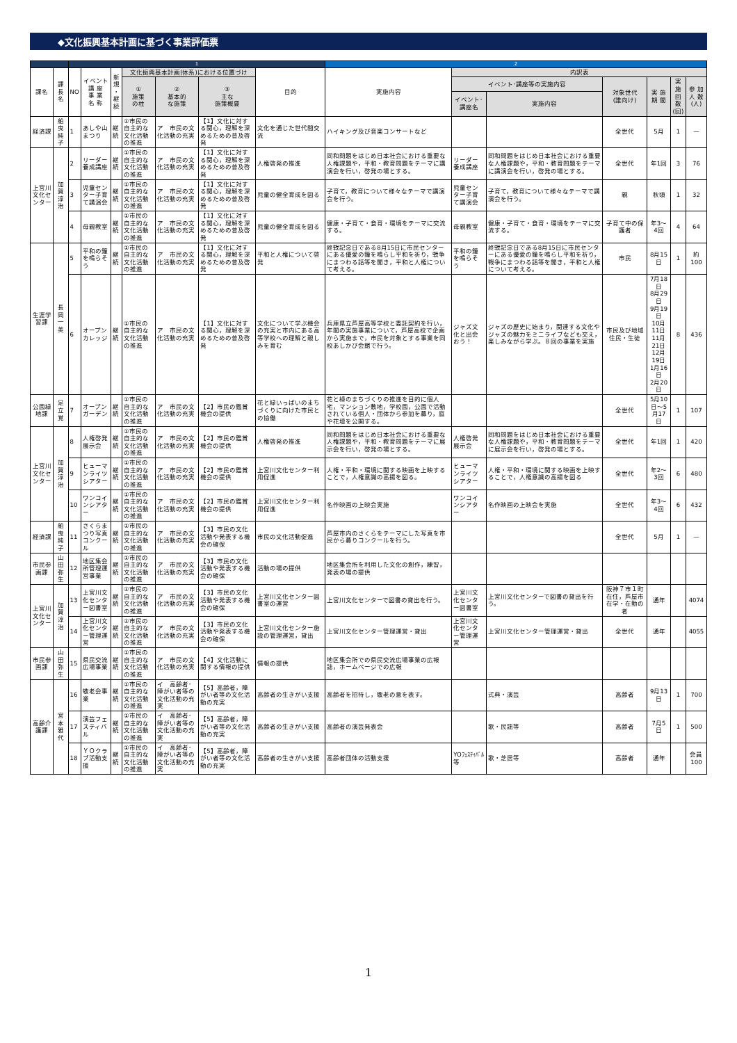◆文化振興基本計画に基づく事業評価票
| | | 1 | | | | | | | 2 | | | | | | |
| 課名 | 課長名 | NO | イベント 講 座 事 業 名 称 | 新規 ・ 継続 | 文化振興基本計画(体系)における位置づけ | | | 目的 | 実施内容 | 内訳表 | | | | | |
| | | | | | ① 施策 の柱 | ② 基本的 な施策 | ③ 主な 施策概要 | | | イベント･講座等の実施内容 | | 対象世代 (誰向け) | 実 施 期 間 | 実 施 回 数 (回) | 参 加 人 数 (人) |
| | | | | | | | | | | イベント･講座名 | 実施内容 | | | | |
| 経済課 | 船曳純子 | 1 | あしや山まつり | 継続 | ①市民の自主的な文化活動の推進 | ア 市民の文化活動の充実 | 【1】文化に対する関心，理解を深めるための普及啓発 | 文化を通じた世代間交流 | ハイキング及び音楽コンサートなど | | | 全世代 | 5月 | 1 | — |
| 上宮川文化センター | 加賀淳治 | 2 | リーダー養成講座 | 継続 | ①市民の自主的な文化活動の推進 | ア 市民の文化活動の充実 | 【1】文化に対する関心，理解を深めるための普及啓発 | 人権啓発の推進 | 同和問題をはじめ日本社会における重要な人権課題や，平和・教育問題をテーマに講演会を行い，啓発の場とする。 | リーダー養成講座 | 同和問題をはじめ日本社会における重要な人権課題や，平和・教育問題をテーマに講演会を行い，啓発の場とする。 | 全世代 | 年1回 | 3 | 76 |
| | | 3 | 児童センター子育て講演会 | 継続 | ①市民の自主的な文化活動の推進 | ア 市民の文化活動の充実 | 【1】文化に対する関心，理解を深めるための普及啓発 | 児童の健全育成を図る | 子育て，教育について様々なテーマで講演会を行う。 | 児童センター子育て講演会 | 子育て，教育について様々なテーマで講演会を行う。 | 親 | 秋頃 | 1 | 32 |
| | | 4 | 母親教室 | 継続 | ①市民の自主的な文化活動の推進 | ア 市民の文化活動の充実 | 【1】文化に対する関心，理解を深めるための普及啓発 | 児童の健全育成を図る | 健康・子育て・食育・環境をテーマに交流する。 | 母親教室 | 健康・子育て・食育・環境をテーマに交流する。 | 子育て中の保護者 | 年3～4回 | 4 | 64 |
| 生涯学習課 | 長岡一美 | 5 | 平和の鐘を鳴らそう | 継続 | ①市民の自主的な文化活動の推進 | ア 市民の文化活動の充実 | 【1】文化に対する関心，理解を深めるための普及啓発 | 平和と人権について啓発 | 終戦記念日である8月15日に市民センターにある優愛の鐘を鳴らし平和を祈り，戦争にまつわる話等を聞き，平和と人権について考える。 | 平和の鐘を鳴らそう | 終戦記念日である8月15日に市民センターにある優愛の鐘を鳴らし平和を祈り，戦争にまつわる話等を聞き，平和と人権について考える。 | 市民 | 8月15日 | 1 | 約100 |
| | | 6 | オープンカレッジ | 継続 | ①市民の自主的な文化活動の推進 | ア 市民の文化活動の充実 | 【1】文化に対する関心，理解を深めるための普及啓発 | 文化について学ぶ機会の充実と市内にある高等学校への理解と親しみを育む | 兵庫県立芦屋高等学校と委託契約を行い，年間の実施事業について，芦屋高校で企画から実施まで，市民を対象とする事業を同校あしかび会館で行う。 | ジャズ文化と出会おう！ | ジャズの歴史に始まり，関連する文化やジャズの魅力をミニライブなども交え，楽しみながら学ぶ。８回の事業を実施 | 市民及び地域住民・生徒 | 7月18日 8月29日 9月19日 10月11日 11月21日 12月19日 1月16日 2月20日 | 8 | 436 |
| 公園緑地課 | 足立覚 | 7 | オープンガーデン | 継続 | ①市民の自主的な文化活動の推進 | ア 市民の文化活動の充実 | 【2】市民の鑑賞機会の提供 | 花と緑いっぱいのまちづくりに向けた市民との協働 | 花と緑のまちづくりの推進を目的に個人宅，マンション敷地，学校園，公園で活動されている個人・団体から参加を募り，庭や花壇を公開する。 | | | 全世代 | 5月10日～5月17日 | 1 | 107 |
| 上宮川文化センター | 加賀淳治 | 8 | 人権啓発展示会 | 継続 | ①市民の自主的な文化活動の推進 | ア 市民の文化活動の充実 | 【2】市民の鑑賞機会の提供 | 人権啓発の推進 | 同和問題をはじめ日本社会における重要な人権課題や，平和・教育問題をテーマに展示会を行い，啓発の場とする。 | 人権啓発展示会 | 同和問題をはじめ日本社会における重要な人権課題や，平和・教育問題をテーマに展示会を行い，啓発の場とする。 | 全世代 | 年1回 | 1 | 420 |
| | | 9 | ヒューマンライツシアター | 継続 | ①市民の自主的な文化活動の推進 | ア 市民の文化活動の充実 | 【2】市民の鑑賞機会の提供 | 上宮川文化センター利用促進 | 人権・平和・環境に関する映画を上映することで，人権意識の高揚を図る。 | ヒューマンライツシアター | 人権・平和・環境に関する映画を上映することで，人権意識の高揚を図る | 全世代 | 年2～3回 | 6 | 480 |
| | | 10 | ワンコインシアター | 継続 | ①市民の自主的な文化活動の推進 | ア 市民の文化活動の充実 | 【2】市民の鑑賞機会の提供 | 上宮川文化センター利用促進 | 名作映画の上映会実施 | ワンコインシアター | 名作映画の上映会を実施 | 全世代 | 年3～4回 | 6 | 432 |
| 経済課 | 船曳純子 | 11 | さくらまつり写真コンクール | 継続 | ①市民の自主的な文化活動の推進 | ア 市民の文化活動の充実 | 【3】市民の文化活動や発表する機会の確保 | 市民の文化活動促進 | 芦屋市内のさくらをテーマにした写真を市民から募りコンクールを行う。 | | | 全世代 | 5月 | 1 | — |
| 市民参画課 | 山田弥生 | 12 | 地区集会所管理運営事業 | 継続 | ①市民の自主的な文化活動の推進 | ア 市民の文化活動の充実 | 【3】市民の文化活動や発表する機会の確保 | 活動の場の提供 | 地区集会所を利用した文化の創作，練習，発表の場の提供 | | | | | | |
| 上宮川文化センター | 加賀淳治 | 13 | 上宮川文化センター図書室 | 継続 | ①市民の自主的な文化活動の推進 | ア 市民の文化活動の充実 | 【3】市民の文化活動や発表する機会の確保 | 上宮川文化センター図書室の運営 | 上宮川文化センターで図書の貸出を行う。 | 上宮川文化センター図書室 | 上宮川文化センターで図書の貸出を行う。 | 阪神７市１町在住，芦屋市在学・在勤の者 | 通年 | | 4074 |
| | | 14 | 上宮川文化センター管理運営 | 継続 | ①市民の自主的な文化活動の推進 | ア 市民の文化活動の充実 | 【3】市民の文化活動や発表する機会の確保 | 上宮川文化センター施設の管理運営，貸出 | 上宮川文化センター管理運営・貸出 | 上宮川文化センター管理運営 | 上宮川文化センター管理運営・貸出 | 全世代 | 通年 | | 4055 |
| 市民参画課 | 山田弥生 | 15 | 県民交流広場事業 | 継続 | ①市民の自主的な文化活動の推進 | ア 市民の文化活動の充実 | 【4】文化活動に関する情報の提供 | 情報の提供 | 地区集会所での県民交流広場事業の広報誌，ホームページでの広報 | | | | | | |
| 高齢介護課 | 宮本雅代 | 16 | 敬老会事業 | 継続 | ①市民の自主的な文化活動の推進 | イ 高齢者･障がい者等の文化活動の充実 | 【5】高齢者，障がい者等の文化活動の充実 | 高齢者の生きがい支援 | 高齢者を招待し，敬老の意を表す。 | | 式典・演芸 | 高齢者 | 9月13日 | 1 | 700 |
| | | 17 | 演芸フェスティバル | 継続 | ①市民の自主的な文化活動の推進 | イ 高齢者･障がい者等の文化活動の充実 | 【5】高齢者，障がい者等の文化活動の充実 | 高齢者の生きがい支援 | 高齢者の演芸発表会 | | 歌・民謡等 | 高齢者 | 7月5日 | 1 | 500 |
| | | 18 | ＹＯクラブ活動支援 | 継続 | ①市民の自主的な文化活動の推進 | イ 高齢者･障がい者等の文化活動の充実 | 【5】高齢者，障がい者等の文化活動の充実 | 高齢者の生きがい支援 | 高齢者団体の活動支援 | YOﾌｪｽﾃｨﾊﾞﾙ等 | 歌・芝居等 | 高齢者 | 通年 | | 会員100 |
1